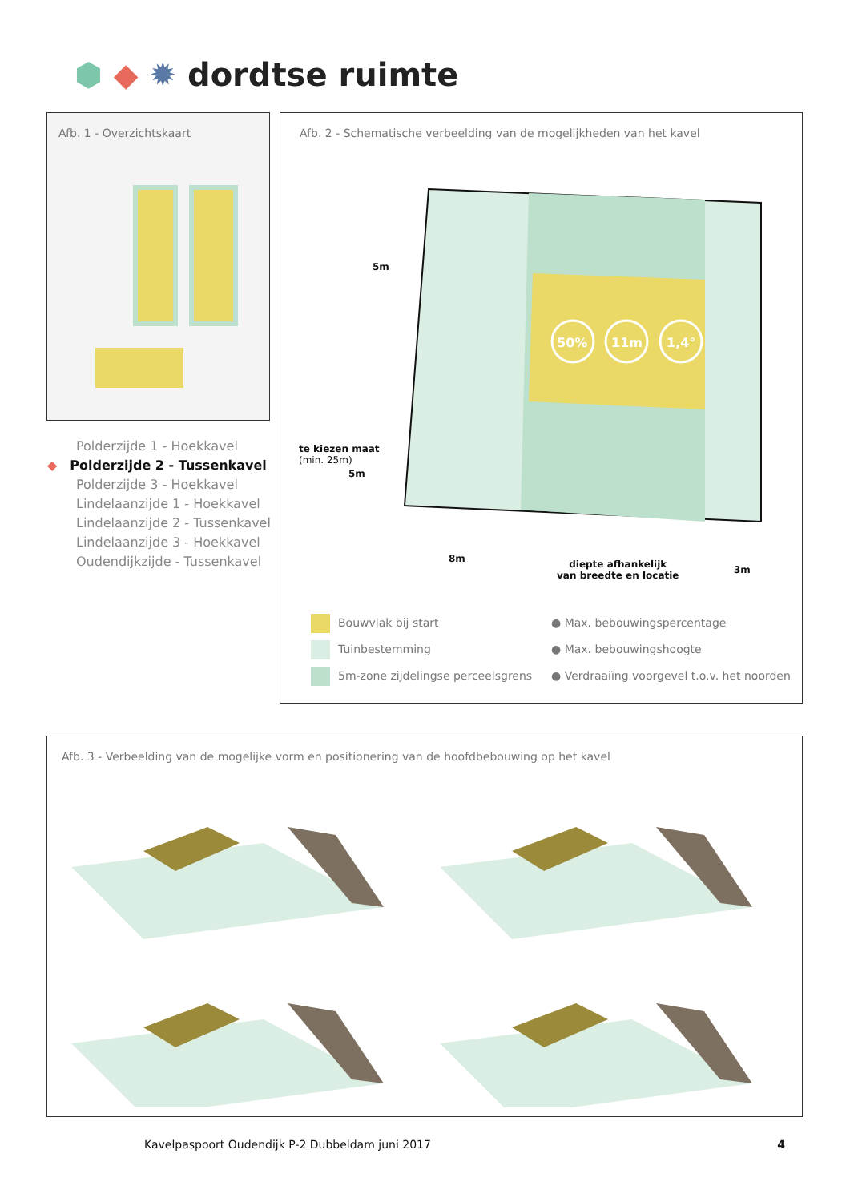⬢ ◆ ✹ dordtse ruimte
Afb. 1 - Overzichtskaart
Polderzijde 1 - Hoekkavel
◆ Polderzijde 2 - Tussenkavel
Polderzijde 3 - Hoekkavel
Lindelaanzijde 1 - Hoekkavel
Lindelaanzijde 2 - Tussenkavel
Lindelaanzijde 3 - Hoekkavel
Oudendijkzijde - Tussenkavel
Afb. 2 - Schematische verbeelding van de mogelijkheden van het kavel
50%
11m
1,4°
5m
te kiezen maat
(min. 25m)
5m
8m
diepte afhankelijk
van breedte en locatie
3m
Bouwvlak bij start
Tuinbestemming
5m-zone zijdelingse perceelsgrens
● Max. bebouwingspercentage
● Max. bebouwingshoogte
● Verdraaiïng voorgevel t.o.v. het noorden
Afb. 3 - Verbeelding van de mogelijke vorm en positionering van de hoofdbebouwing op het kavel
Kavelpaspoort Oudendijk P-2 Dubbeldam juni 2017 4